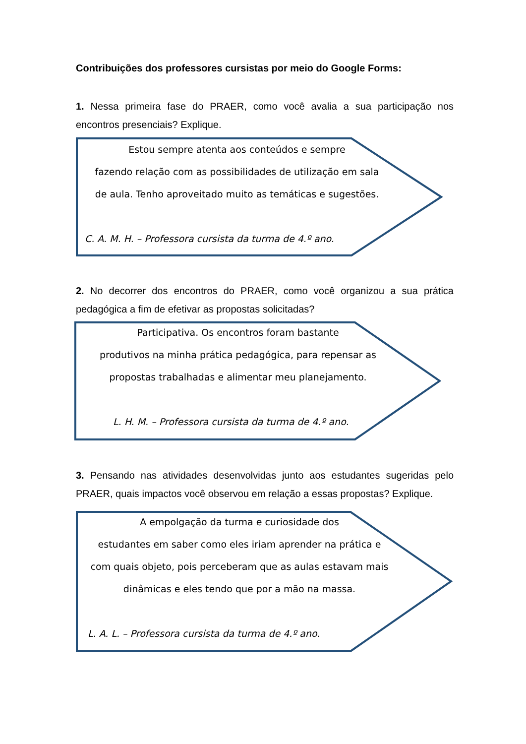Contribuições dos professores cursistas por meio do Google Forms:
1. Nessa primeira fase do PRAER, como você avalia a sua participação nos encontros presenciais? Explique.
Estou sempre atenta aos conteúdos e sempre
fazendo relação com as possibilidades de utilização em sala
de aula. Tenho aproveitado muito as temáticas e sugestões.
C. A. M. H. – Professora cursista da turma de 4.º ano.
2. No decorrer dos encontros do PRAER, como você organizou a sua prática pedagógica a fim de efetivar as propostas solicitadas?
Participativa. Os encontros foram bastante
produtivos na minha prática pedagógica, para repensar as
propostas trabalhadas e alimentar meu planejamento.
L. H. M. – Professora cursista da turma de 4.º ano.
3. Pensando nas atividades desenvolvidas junto aos estudantes sugeridas pelo PRAER, quais impactos você observou em relação a essas propostas? Explique.
A empolgação da turma e curiosidade dos
estudantes em saber como eles iriam aprender na prática e
com quais objeto, pois perceberam que as aulas estavam mais
dinâmicas e eles tendo que por a mão na massa.
L. A. L. – Professora cursista da turma de 4.º ano.